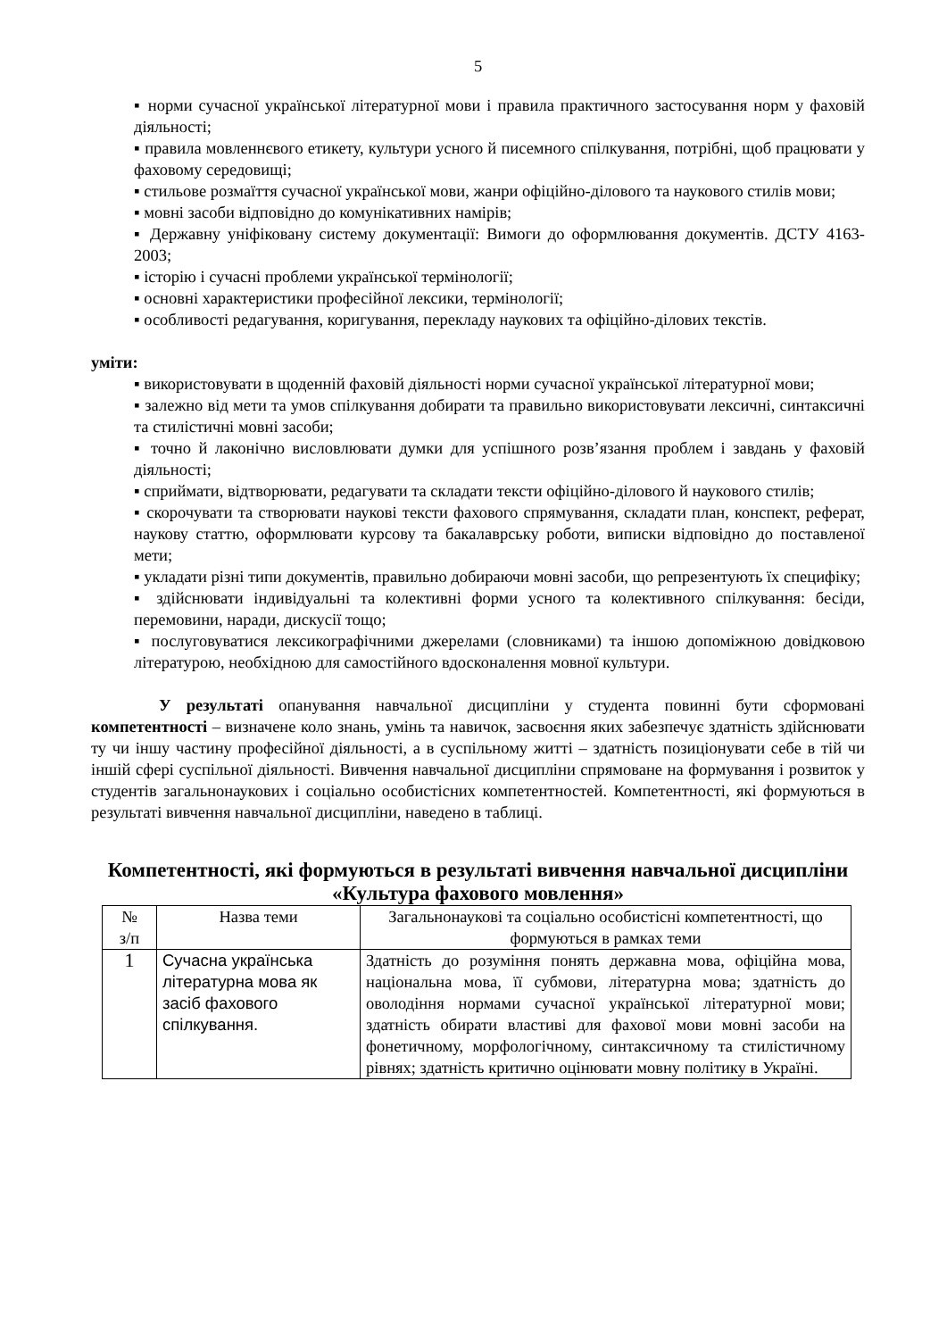5
▪ норми сучасної української літературної мови і правила практичного застосування норм у фаховій діяльності;
▪ правила мовленнєвого етикету, культури усного й писемного спілкування, потрібні, щоб працювати у фаховому середовищі;
▪ стильове розмаїття сучасної української мови, жанри офіційно-ділового та наукового стилів мови;
▪ мовні засоби відповідно до комунікативних намірів;
▪ Державну уніфіковану систему документації: Вимоги до оформлювання документів. ДСТУ 4163-2003;
▪ історію і сучасні проблеми української термінології;
▪ основні характеристики професійної лексики, термінології;
▪ особливості редагування, коригування, перекладу наукових та офіційно-ділових текстів.
уміти:
▪ використовувати в щоденній фаховій діяльності норми сучасної української літературної мови;
▪ залежно від мети та умов спілкування добирати та правильно використовувати лексичні, синтаксичні та стилістичні мовні засоби;
▪ точно й лаконічно висловлювати думки для успішного розв’язання проблем і завдань у фаховій діяльності;
▪ сприймати, відтворювати, редагувати та складати тексти офіційно-ділового й наукового стилів;
▪ скорочувати та створювати наукові тексти фахового спрямування, складати план, конспект, реферат, наукову статтю, оформлювати курсову та бакалаврську роботи, виписки відповідно до поставленої мети;
▪ укладати різні типи документів, правильно добираючи мовні засоби, що репрезентують їх специфіку;
▪ здійснювати індивідуальні та колективні форми усного та колективного спілкування: бесіди, перемовини, наради, дискусії тощо;
▪ послуговуватися лексикографічними джерелами (словниками) та іншою допоміжною довідковою літературою, необхідною для самостійного вдосконалення мовної культури.
У результаті опанування навчальної дисципліни у студента повинні бути сформовані компетентності – визначене коло знань, умінь та навичок, засвоєння яких забезпечує здатність здійснювати ту чи іншу частину професійної діяльності, а в суспільному житті – здатність позиціонувати себе в тій чи іншій сфері суспільної діяльності. Вивчення навчальної дисципліни спрямоване на формування і розвиток у студентів загальнонаукових і соціально особистісних компетентностей. Компетентності, які формуються в результаті вивчення навчальної дисципліни, наведено в таблиці.
Компетентності, які формуються в результаті вивчення навчальної дисципліни «Культура фахового мовлення»
| № з/п | Назва теми | Загальнонаукові та соціально особистісні компетентності, що формуються в рамках теми |
| --- | --- | --- |
| 1 | Сучасна українська літературна мова як засіб фахового спілкування. | Здатність до розуміння понять державна мова, офіційна мова, національна мова, її субмови, літературна мова; здатність до оволодіння нормами сучасної української літературної мови; здатність обирати властиві для фахової мови мовні засоби на фонетичному, морфологічному, синтаксичному та стилістичному рівнях; здатність критично оцінювати мовну політику в Україні. |